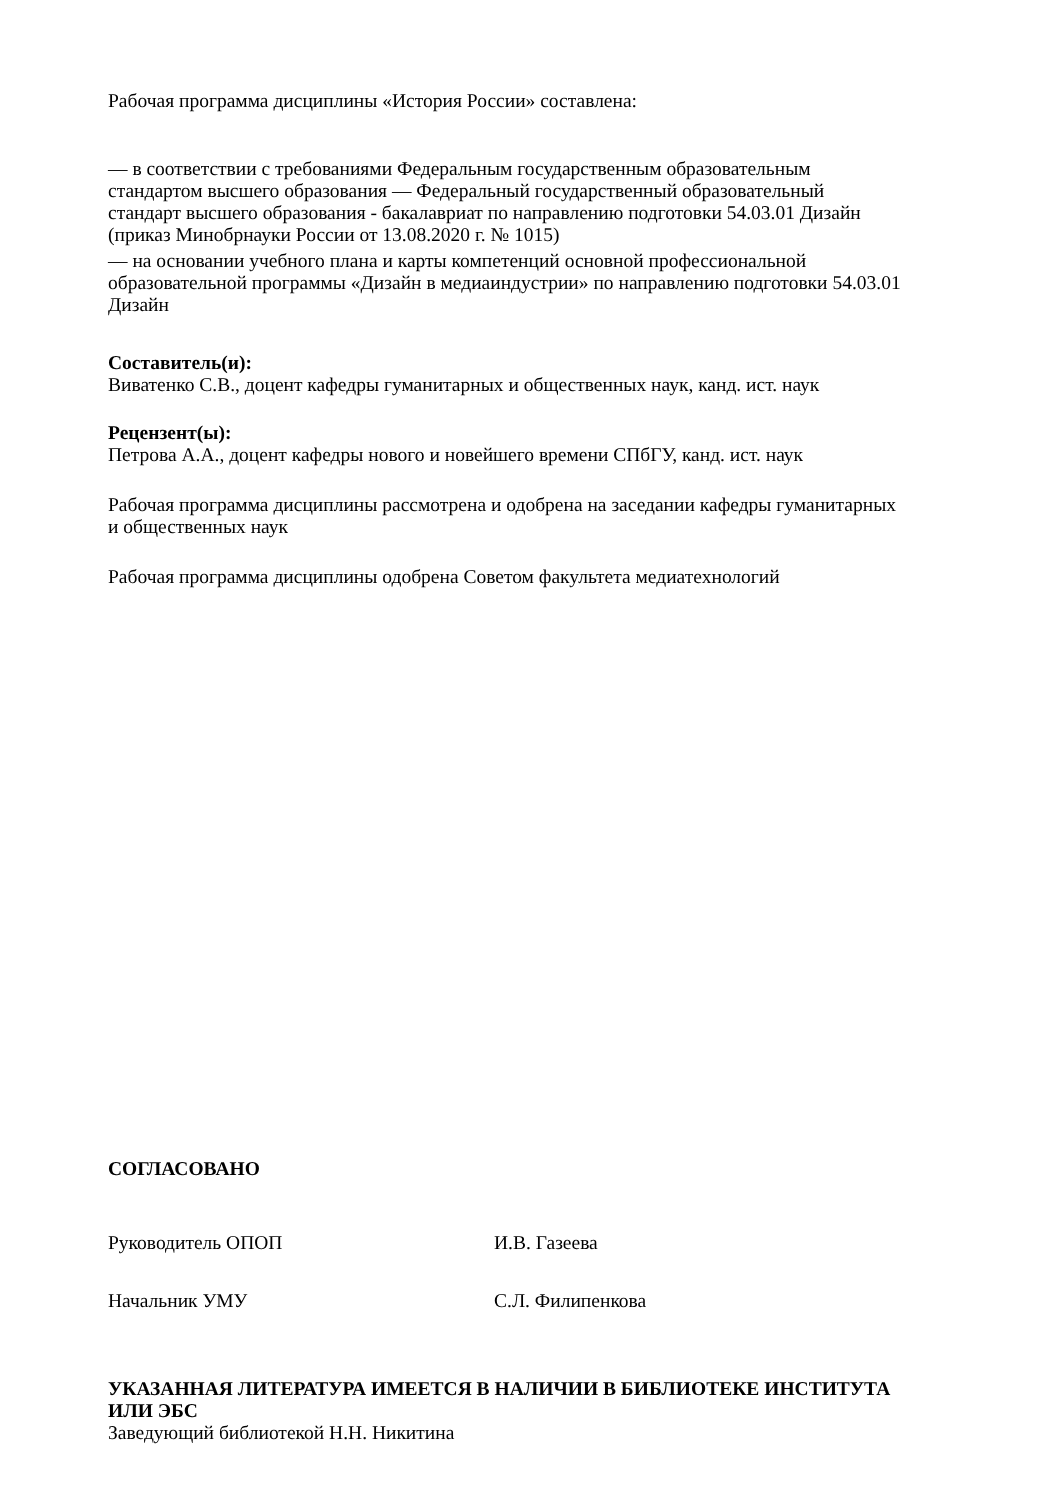Рабочая программа дисциплины «История России» составлена:
— в соответствии с требованиями Федеральным государственным образовательным
стандартом высшего образования — Федеральный государственный образовательный
стандарт высшего образования - бакалавриат по направлению подготовки 54.03.01 Дизайн
(приказ Минобрнауки России от 13.08.2020 г. № 1015)
— на основании учебного плана и карты компетенций основной профессиональной
образовательной программы «Дизайн в медиаиндустрии» по направлению подготовки 54.03.01
Дизайн
Составитель(и):
Виватенко С.В., доцент кафедры гуманитарных и общественных наук, канд. ист. наук
Рецензент(ы):
Петрова А.А., доцент кафедры нового и новейшего времени СПбГУ, канд. ист. наук
Рабочая программа дисциплины рассмотрена и одобрена на заседании кафедры гуманитарных
и общественных наук
Рабочая программа дисциплины одобрена Советом факультета медиатехнологий
СОГЛАСОВАНО
Руководитель ОПОП И.В. Газеева
Начальник УМУ С.Л. Филипенкова
УКАЗАННАЯ ЛИТЕРАТУРА ИМЕЕТСЯ В НАЛИЧИИ В БИБЛИОТЕКЕ ИНСТИТУТА
ИЛИ ЭБС
Заведующий библиотекой Н.Н. Никитина